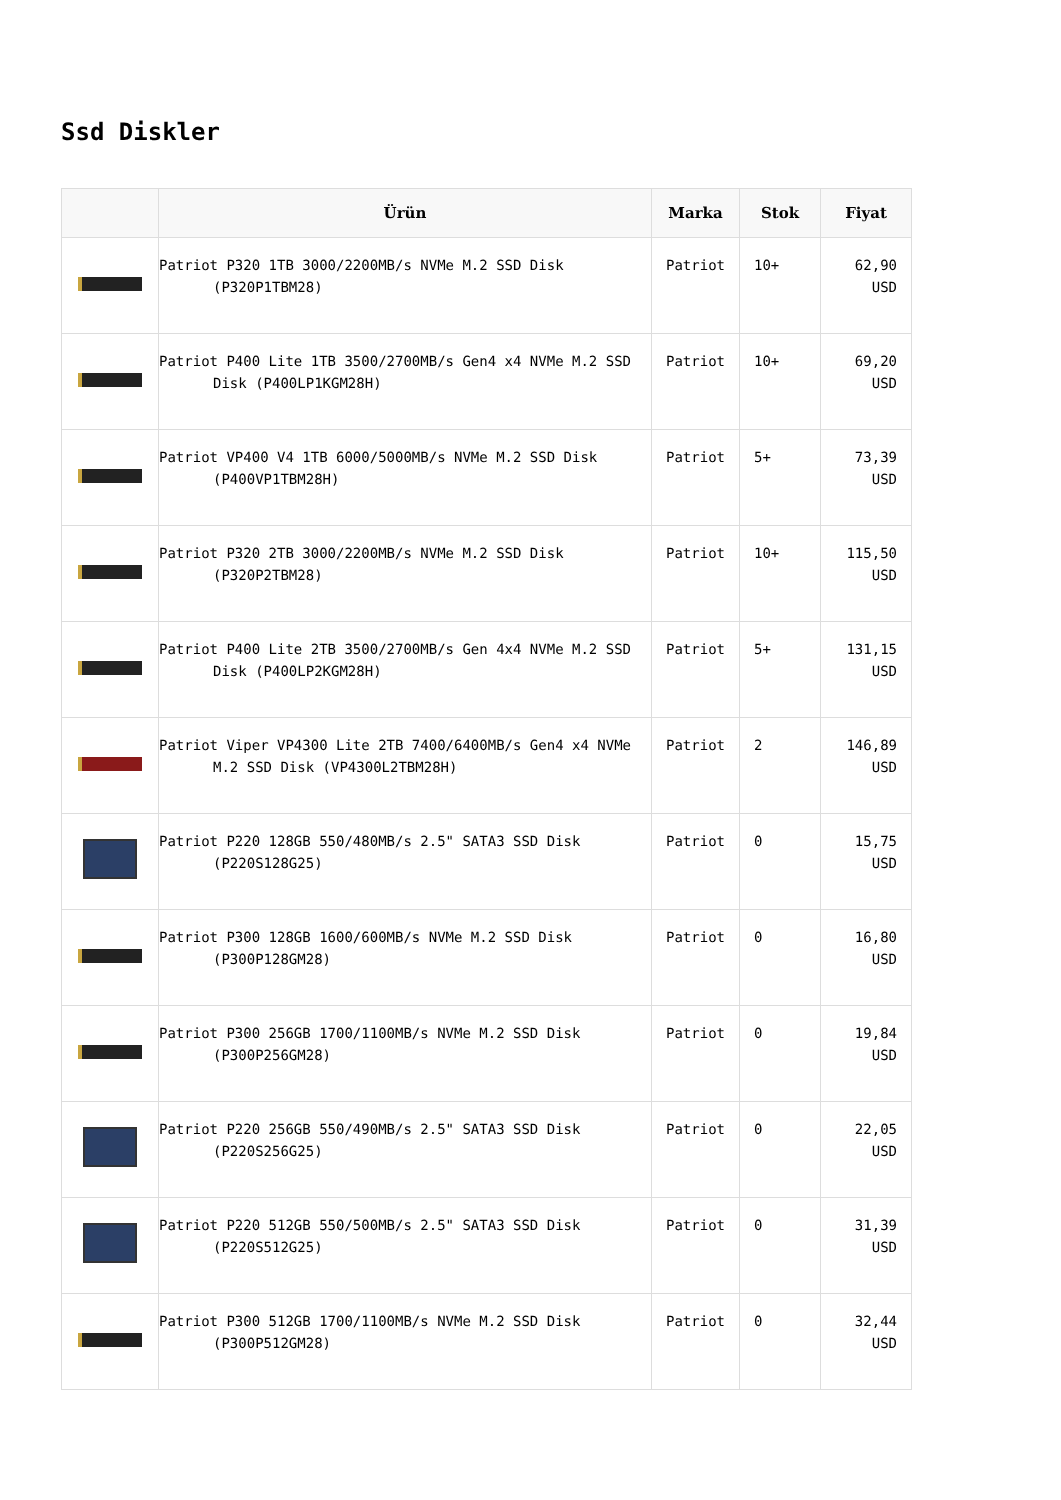Ssd Diskler
| | Ürün | Marka | Stok | Fiyat |
| --- | --- | --- | --- | --- |
| | Patriot P320 1TB 3000/2200MB/s NVMe M.2 SSD Disk (P320P1TBM28) | Patriot | 10+ | 62,90 USD |
| | Patriot P400 Lite 1TB 3500/2700MB/s Gen4 x4 NVMe M.2 SSD Disk (P400LP1KGM28H) | Patriot | 10+ | 69,20 USD |
| | Patriot VP400 V4 1TB 6000/5000MB/s NVMe M.2 SSD Disk (P400VP1TBM28H) | Patriot | 5+ | 73,39 USD |
| | Patriot P320 2TB 3000/2200MB/s NVMe M.2 SSD Disk (P320P2TBM28) | Patriot | 10+ | 115,50 USD |
| | Patriot P400 Lite 2TB 3500/2700MB/s Gen 4x4 NVMe M.2 SSD Disk (P400LP2KGM28H) | Patriot | 5+ | 131,15 USD |
| | Patriot Viper VP4300 Lite 2TB 7400/6400MB/s Gen4 x4 NVMe M.2 SSD Disk (VP4300L2TBM28H) | Patriot | 2 | 146,89 USD |
| | Patriot P220 128GB 550/480MB/s 2.5" SATA3 SSD Disk (P220S128G25) | Patriot | 0 | 15,75 USD |
| | Patriot P300 128GB 1600/600MB/s NVMe M.2 SSD Disk (P300P128GM28) | Patriot | 0 | 16,80 USD |
| | Patriot P300 256GB 1700/1100MB/s NVMe M.2 SSD Disk (P300P256GM28) | Patriot | 0 | 19,84 USD |
| | Patriot P220 256GB 550/490MB/s 2.5" SATA3 SSD Disk (P220S256G25) | Patriot | 0 | 22,05 USD |
| | Patriot P220 512GB 550/500MB/s 2.5" SATA3 SSD Disk (P220S512G25) | Patriot | 0 | 31,39 USD |
| | Patriot P300 512GB 1700/1100MB/s NVMe M.2 SSD Disk (P300P512GM28) | Patriot | 0 | 32,44 USD |